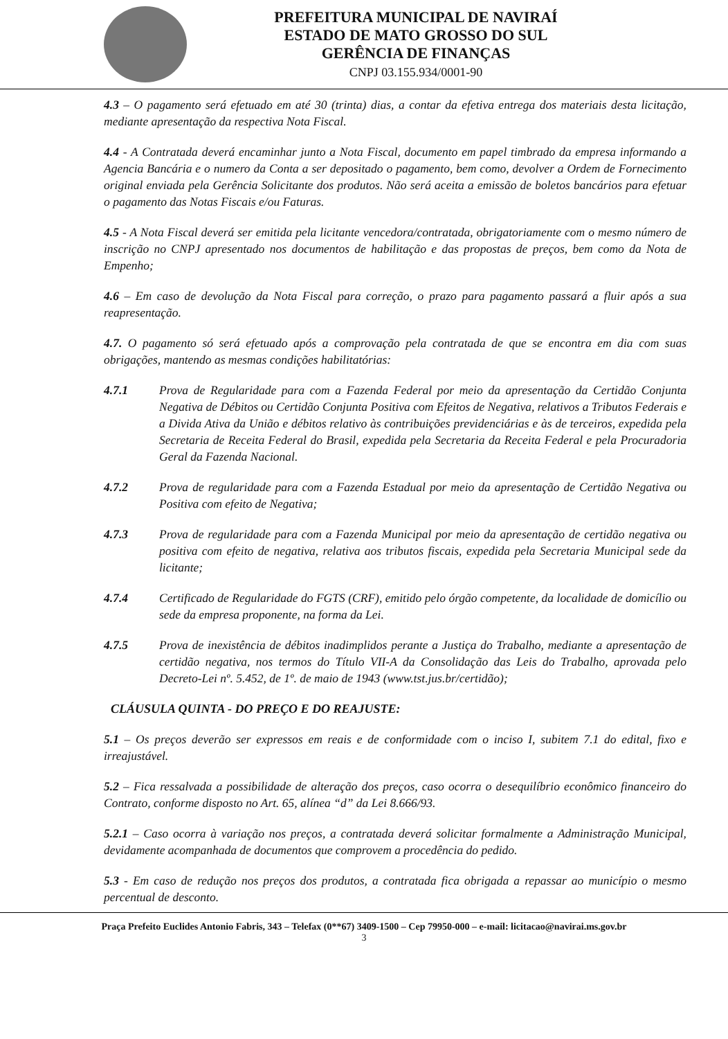PREFEITURA MUNICIPAL DE NAVIRAÍ
ESTADO DE MATO GROSSO DO SUL
GERÊNCIA DE FINANÇAS
CNPJ 03.155.934/0001-90
4.3 – O pagamento será efetuado em até 30 (trinta) dias, a contar da efetiva entrega dos materiais desta licitação, mediante apresentação da respectiva Nota Fiscal.
4.4 - A Contratada deverá encaminhar junto a Nota Fiscal, documento em papel timbrado da empresa informando a Agencia Bancária e o numero da Conta a ser depositado o pagamento, bem como, devolver a Ordem de Fornecimento original enviada pela Gerência Solicitante dos produtos. Não será aceita a emissão de boletos bancários para efetuar o pagamento das Notas Fiscais e/ou Faturas.
4.5 - A Nota Fiscal deverá ser emitida pela licitante vencedora/contratada, obrigatoriamente com o mesmo número de inscrição no CNPJ apresentado nos documentos de habilitação e das propostas de preços, bem como da Nota de Empenho;
4.6 – Em caso de devolução da Nota Fiscal para correção, o prazo para pagamento passará a fluir após a sua reapresentação.
4.7. O pagamento só será efetuado após a comprovação pela contratada de que se encontra em dia com suas obrigações, mantendo as mesmas condições habilitatórias:
4.7.1 Prova de Regularidade para com a Fazenda Federal por meio da apresentação da Certidão Conjunta Negativa de Débitos ou Certidão Conjunta Positiva com Efeitos de Negativa, relativos a Tributos Federais e a Divida Ativa da União e débitos relativo às contribuições previdenciárias e às de terceiros, expedida pela Secretaria de Receita Federal do Brasil, expedida pela Secretaria da Receita Federal e pela Procuradoria Geral da Fazenda Nacional.
4.7.2 Prova de regularidade para com a Fazenda Estadual por meio da apresentação de Certidão Negativa ou Positiva com efeito de Negativa;
4.7.3 Prova de regularidade para com a Fazenda Municipal por meio da apresentação de certidão negativa ou positiva com efeito de negativa, relativa aos tributos fiscais, expedida pela Secretaria Municipal sede da licitante;
4.7.4 Certificado de Regularidade do FGTS (CRF), emitido pelo órgão competente, da localidade de domicílio ou sede da empresa proponente, na forma da Lei.
4.7.5 Prova de inexistência de débitos inadimplidos perante a Justiça do Trabalho, mediante a apresentação de certidão negativa, nos termos do Título VII-A da Consolidação das Leis do Trabalho, aprovada pelo Decreto-Lei nº. 5.452, de 1º. de maio de 1943 (www.tst.jus.br/certidão);
CLÁUSULA QUINTA - DO PREÇO E DO REAJUSTE:
5.1 – Os preços deverão ser expressos em reais e de conformidade com o inciso I, subitem 7.1 do edital, fixo e irreajustável.
5.2 – Fica ressalvada a possibilidade de alteração dos preços, caso ocorra o desequilíbrio econômico financeiro do Contrato, conforme disposto no Art. 65, alínea “d” da Lei 8.666/93.
5.2.1 – Caso ocorra à variação nos preços, a contratada deverá solicitar formalmente a Administração Municipal, devidamente acompanhada de documentos que comprovem a procedência do pedido.
5.3 - Em caso de redução nos preços dos produtos, a contratada fica obrigada a repassar ao município o mesmo percentual de desconto.
Praça Prefeito Euclides Antonio Fabris, 343 – Telefax (0**67) 3409-1500 – Cep 79950-000 – e-mail: licitacao@navirai.ms.gov.br
3